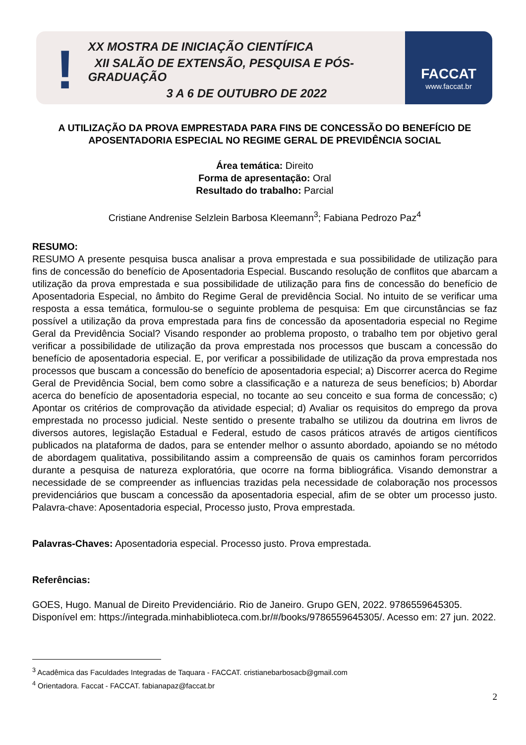!
XX MOSTRA DE INICIAÇÃO CIENTÍFICA
XII SALÃO DE EXTENSÃO, PESQUISA E PÓS-GRADUAÇÃO
3 A 6 DE OUTUBRO DE 2022
FACCAT
www.faccat.br
A UTILIZAÇÃO DA PROVA EMPRESTADA PARA FINS DE CONCESSÃO DO BENEFÍCIO DE APOSENTADORIA ESPECIAL NO REGIME GERAL DE PREVIDÊNCIA SOCIAL
Área temática: Direito
Forma de apresentação: Oral
Resultado do trabalho: Parcial
Cristiane Andrenise Selzlein Barbosa Kleemann<sup>3</sup>; Fabiana Pedrozo Paz<sup>4</sup>
RESUMO:
RESUMO A presente pesquisa busca analisar a prova emprestada e sua possibilidade de utilização para fins de concessão do benefício de Aposentadoria Especial. Buscando resolução de conflitos que abarcam a utilização da prova emprestada e sua possibilidade de utilização para fins de concessão do benefício de Aposentadoria Especial, no âmbito do Regime Geral de previdência Social. No intuito de se verificar uma resposta a essa temática, formulou-se o seguinte problema de pesquisa: Em que circunstâncias se faz possível a utilização da prova emprestada para fins de concessão da aposentadoria especial no Regime Geral da Previdência Social? Visando responder ao problema proposto, o trabalho tem por objetivo geral verificar a possibilidade de utilização da prova emprestada nos processos que buscam a concessão do benefício de aposentadoria especial. E, por verificar a possibilidade de utilização da prova emprestada nos processos que buscam a concessão do benefício de aposentadoria especial; a) Discorrer acerca do Regime Geral de Previdência Social, bem como sobre a classificação e a natureza de seus benefícios; b) Abordar acerca do benefício de aposentadoria especial, no tocante ao seu conceito e sua forma de concessão; c) Apontar os critérios de comprovação da atividade especial; d) Avaliar os requisitos do emprego da prova emprestada no processo judicial. Neste sentido o presente trabalho se utilizou da doutrina em livros de diversos autores, legislação Estadual e Federal, estudo de casos práticos através de artigos científicos publicados na plataforma de dados, para se entender melhor o assunto abordado, apoiando se no método de abordagem qualitativa, possibilitando assim a compreensão de quais os caminhos foram percorridos durante a pesquisa de natureza exploratória, que ocorre na forma bibliográfica. Visando demonstrar a necessidade de se compreender as influencias trazidas pela necessidade de colaboração nos processos previdenciários que buscam a concessão da aposentadoria especial, afim de se obter um processo justo. Palavra-chave: Aposentadoria especial, Processo justo, Prova emprestada.
Palavras-Chaves: Aposentadoria especial. Processo justo. Prova emprestada.
Referências:
GOES, Hugo. Manual de Direito Previdenciário. Rio de Janeiro. Grupo GEN, 2022. 9786559645305. Disponível em: https://integrada.minhabiblioteca.com.br/#/books/9786559645305/. Acesso em: 27 jun. 2022.
<sup>3</sup> Acadêmica das Faculdades Integradas de Taquara - FACCAT. cristianebarbosacb@gmail.com
<sup>4</sup> Orientadora. Faccat - FACCAT. fabianapaz@faccat.br
2